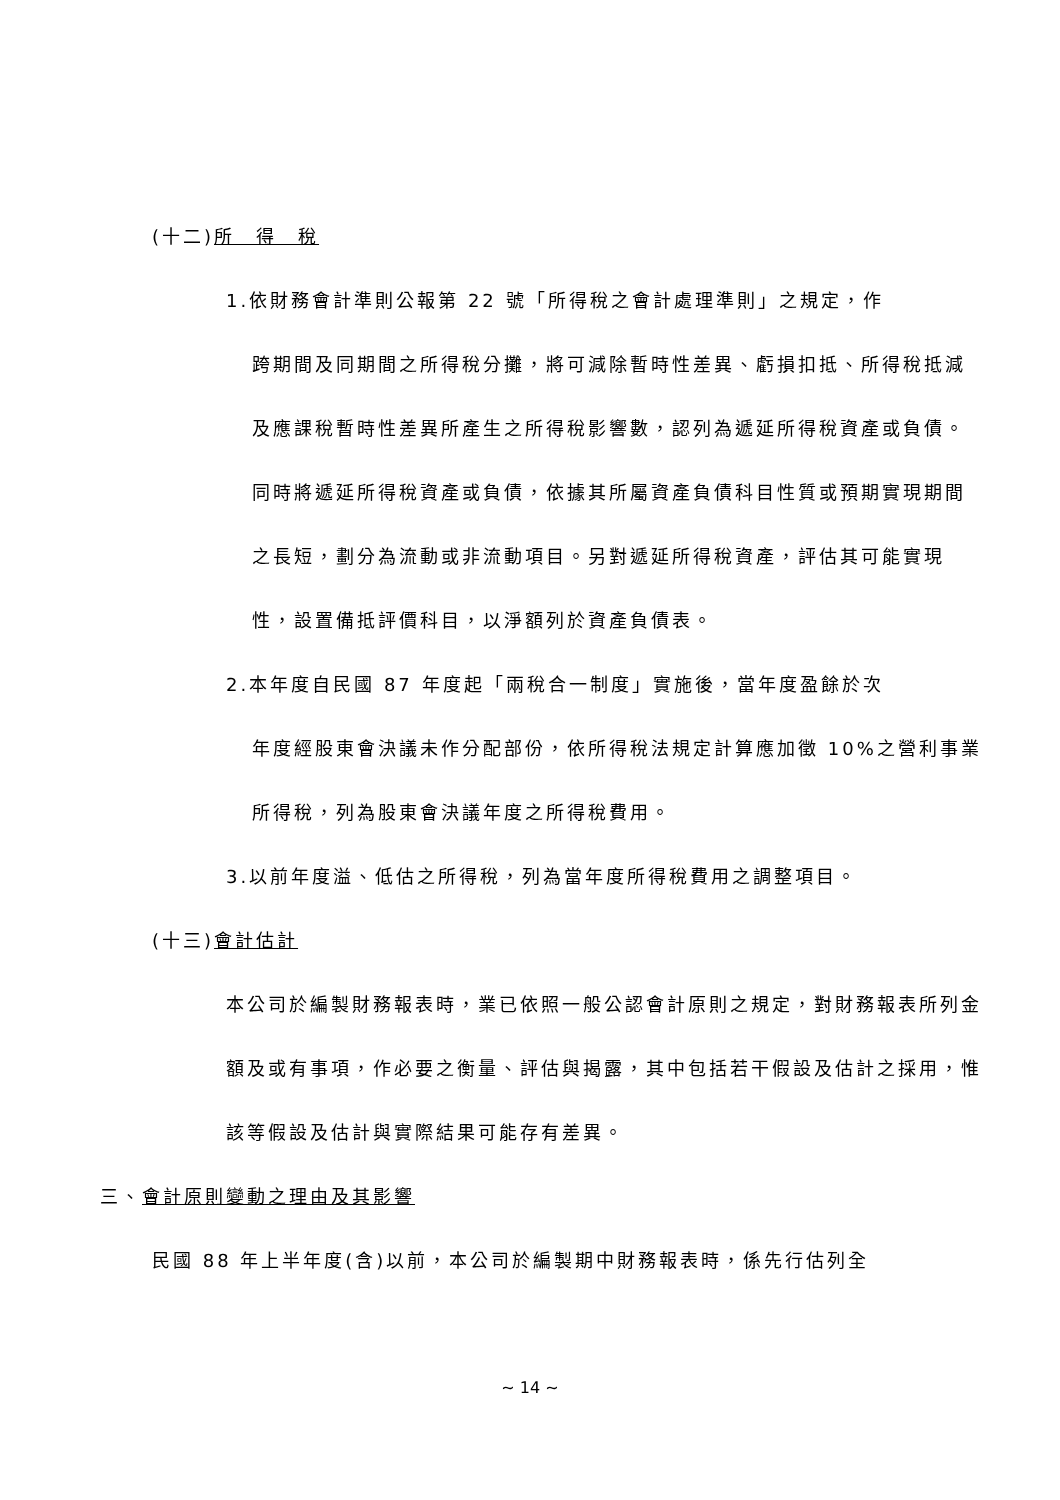(十二)所　得　稅
1.依財務會計準則公報第 22 號「所得稅之會計處理準則」之規定，作
跨期間及同期間之所得稅分攤，將可減除暫時性差異、虧損扣抵、所得稅抵減及應課稅暫時性差異所產生之所得稅影響數，認列為遞延所得稅資產或負債。同時將遞延所得稅資產或負債，依據其所屬資產負債科目性質或預期實現期間之長短，劃分為流動或非流動項目。另對遞延所得稅資產，評估其可能實現性，設置備抵評價科目，以淨額列於資產負債表。
2.本年度自民國 87 年度起「兩稅合一制度」實施後，當年度盈餘於次
年度經股東會決議未作分配部份，依所得稅法規定計算應加徵 10%之營利事業所得稅，列為股東會決議年度之所得稅費用。
3.以前年度溢、低估之所得稅，列為當年度所得稅費用之調整項目。
(十三)會計估計
本公司於編製財務報表時，業已依照一般公認會計原則之規定，對財務報表所列金額及或有事項，作必要之衡量、評估與揭露，其中包括若干假設及估計之採用，惟該等假設及估計與實際結果可能存有差異。
三、會計原則變動之理由及其影響
民國 88 年上半年度(含)以前，本公司於編製期中財務報表時，係先行估列全
~ 14 ~